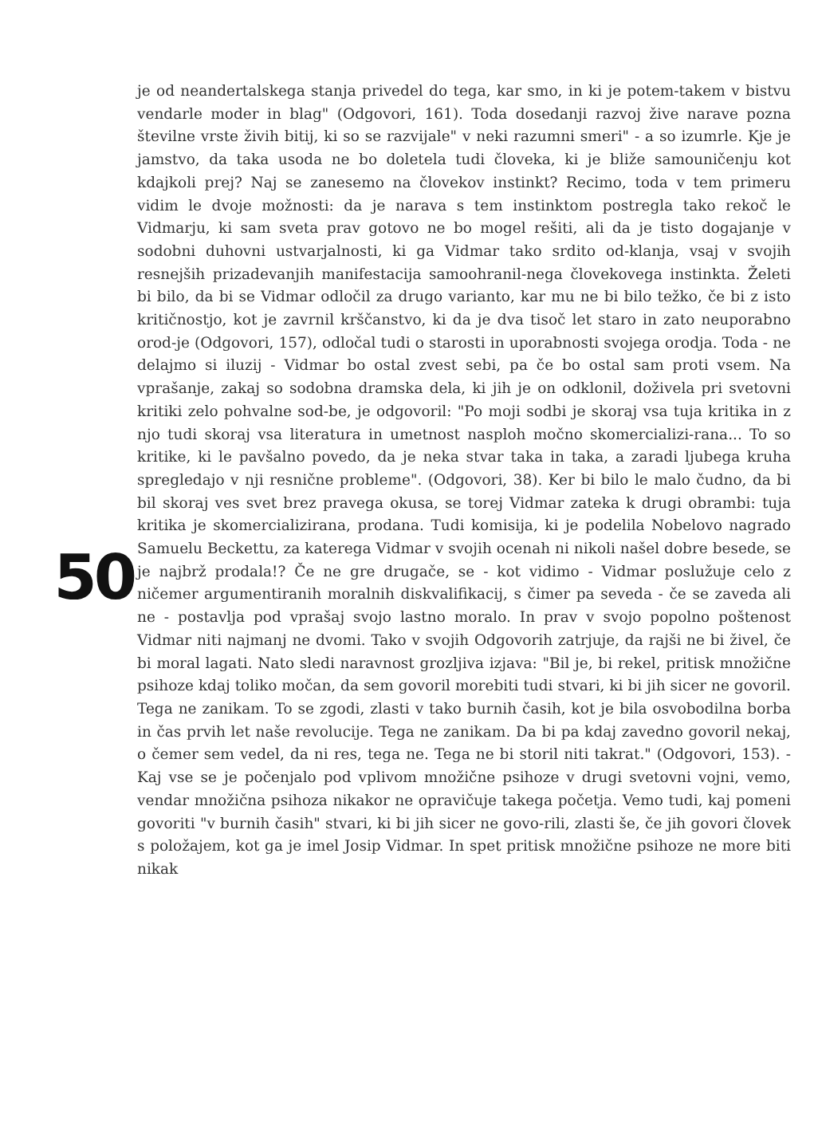50
je od neandertalskega stanja privedel do tega, kar smo, in ki je potem-takem v bistvu vendarle moder in blag" (Odgovori, 161). Toda dosedanji razvoj žive narave pozna številne vrste živih bitij, ki so se razvijale" v neki razumni smeri" - a so izumrle. Kje je jamstvo, da taka usoda ne bo doletela tudi človeka, ki je bliže samouničenju kot kdajkoli prej? Naj se zanesemo na človekov instinkt? Recimo, toda v tem primeru vidim le dvoje možnosti: da je narava s tem instinktom postregla tako rekoč le Vidmarju, ki sam sveta prav gotovo ne bo mogel rešiti, ali da je tisto dogajanje v sodobni duhovni ustvarjalnosti, ki ga Vidmar tako srdito od-klanja, vsaj v svojih resnejših prizadevanjih manifestacija samoohranil-nega človekovega instinkta. Želeti bi bilo, da bi se Vidmar odločil za drugo varianto, kar mu ne bi bilo težko, če bi z isto kritičnostjo, kot je zavrnil krščanstvo, ki da je dva tisoč let staro in zato neuporabno orod-je (Odgovori, 157), odločal tudi o starosti in uporabnosti svojega orodja. Toda - ne delajmo si iluzij - Vidmar bo ostal zvest sebi, pa če bo ostal sam proti vsem. Na vprašanje, zakaj so sodobna dramska dela, ki jih je on odklonil, doživela pri svetovni kritiki zelo pohvalne sod-be, je odgovoril: "Po moji sodbi je skoraj vsa tuja kritika in z njo tudi skoraj vsa literatura in umetnost nasploh močno skomercializi-rana... To so kritike, ki le pavšalno povedo, da je neka stvar taka in taka, a zaradi ljubega kruha spregledajo v nji resnične probleme". (Odgovori, 38). Ker bi bilo le malo čudno, da bi bil skoraj ves svet brez pravega okusa, se torej Vidmar zateka k drugi obrambi: tuja kritika je skomercializirana, prodana. Tudi komisija, ki je podelila Nobelovo nagrado Samuelu Beckettu, za katerega Vidmar v svojih ocenah ni nikoli našel dobre besede, se je najbrž prodala!? Če ne gre drugače, se - kot vidimo - Vidmar poslužuje celo z ničemer argumentiranih moralnih diskvalifikacij, s čimer pa seveda - če se zaveda ali ne - postavlja pod vprašaj svojo lastno moralo. In prav v svojo popolno poštenost Vidmar niti najmanj ne dvomi. Tako v svojih Odgovorih zatrjuje, da rajši ne bi živel, če bi moral lagati. Nato sledi naravnost grozljiva izjava: "Bil je, bi rekel, pritisk množične psihoze kdaj toliko močan, da sem govoril morebiti tudi stvari, ki bi jih sicer ne govoril. Tega ne zanikam. To se zgodi, zlasti v tako burnih časih, kot je bila osvobodilna borba in čas prvih let naše revolucije. Tega ne zanikam. Da bi pa kdaj zavedno govoril nekaj, o čemer sem vedel, da ni res, tega ne. Tega ne bi storil niti takrat." (Odgovori, 153). - Kaj vse se je počenjalo pod vplivom množične psihoze v drugi svetovni vojni, vemo, vendar množična psihoza nikakor ne opravičuje takega početja. Vemo tudi, kaj pomeni govoriti "v burnih časih" stvari, ki bi jih sicer ne govo-rili, zlasti še, če jih govori človek s položajem, kot ga je imel Josip Vidmar. In spet pritisk množične psihoze ne more biti nikak